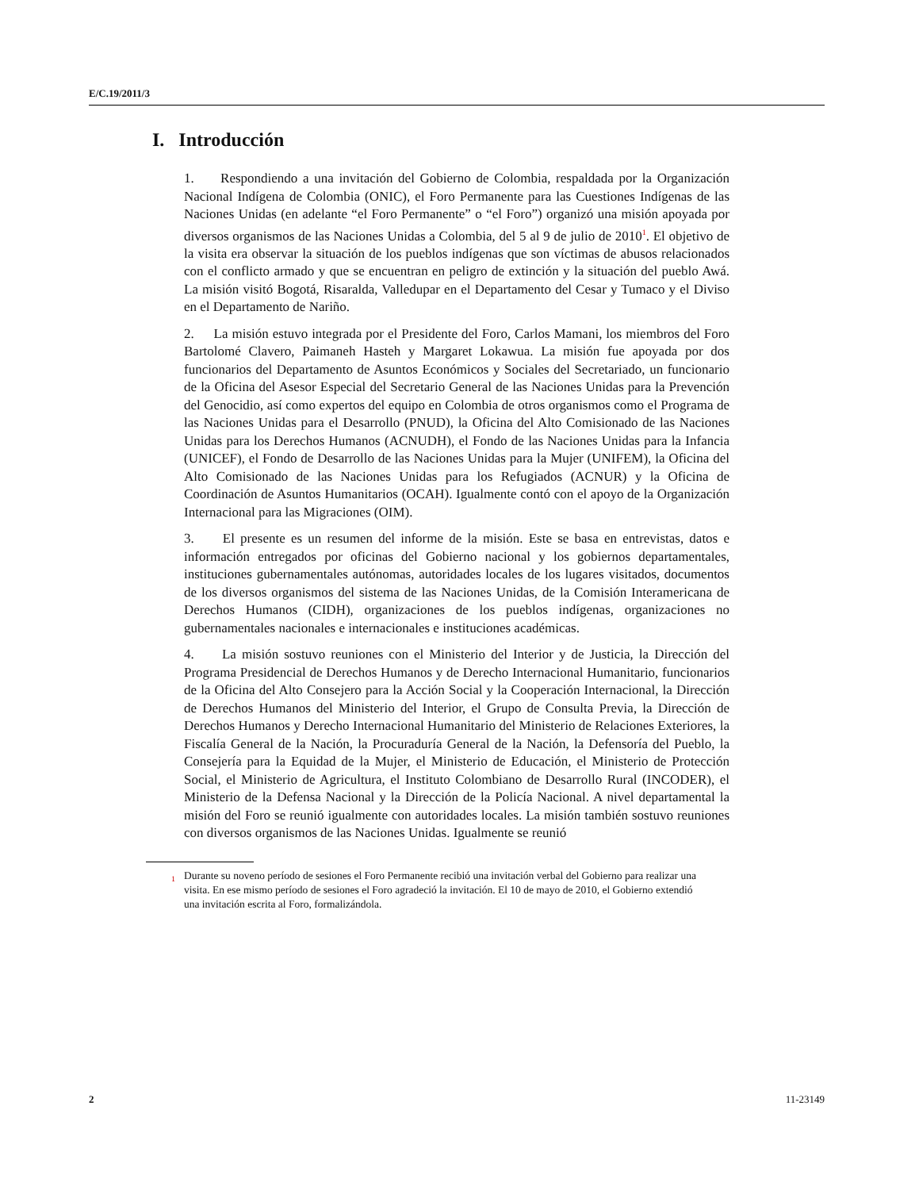E/C.19/2011/3
I. Introducción
1. Respondiendo a una invitación del Gobierno de Colombia, respaldada por la Organización Nacional Indígena de Colombia (ONIC), el Foro Permanente para las Cuestiones Indígenas de las Naciones Unidas (en adelante “el Foro Permanente” o “el Foro”) organizó una misión apoyada por diversos organismos de las Naciones Unidas a Colombia, del 5 al 9 de julio de 2010<sup>1</sup>. El objetivo de la visita era observar la situación de los pueblos indígenas que son víctimas de abusos relacionados con el conflicto armado y que se encuentran en peligro de extinción y la situación del pueblo Awá. La misión visitó Bogotá, Risaralda, Valledupar en el Departamento del Cesar y Tumaco y el Diviso en el Departamento de Nariño.
2. La misión estuvo integrada por el Presidente del Foro, Carlos Mamani, los miembros del Foro Bartolomé Clavero, Paimaneh Hasteh y Margaret Lokawua. La misión fue apoyada por dos funcionarios del Departamento de Asuntos Económicos y Sociales del Secretariado, un funcionario de la Oficina del Asesor Especial del Secretario General de las Naciones Unidas para la Prevención del Genocidio, así como expertos del equipo en Colombia de otros organismos como el Programa de las Naciones Unidas para el Desarrollo (PNUD), la Oficina del Alto Comisionado de las Naciones Unidas para los Derechos Humanos (ACNUDH), el Fondo de las Naciones Unidas para la Infancia (UNICEF), el Fondo de Desarrollo de las Naciones Unidas para la Mujer (UNIFEM), la Oficina del Alto Comisionado de las Naciones Unidas para los Refugiados (ACNUR) y la Oficina de Coordinación de Asuntos Humanitarios (OCAH). Igualmente contó con el apoyo de la Organización Internacional para las Migraciones (OIM).
3. El presente es un resumen del informe de la misión. Este se basa en entrevistas, datos e información entregados por oficinas del Gobierno nacional y los gobiernos departamentales, instituciones gubernamentales autónomas, autoridades locales de los lugares visitados, documentos de los diversos organismos del sistema de las Naciones Unidas, de la Comisión Interamericana de Derechos Humanos (CIDH), organizaciones de los pueblos indígenas, organizaciones no gubernamentales nacionales e internacionales e instituciones académicas.
4. La misión sostuvo reuniones con el Ministerio del Interior y de Justicia, la Dirección del Programa Presidencial de Derechos Humanos y de Derecho Internacional Humanitario, funcionarios de la Oficina del Alto Consejero para la Acción Social y la Cooperación Internacional, la Dirección de Derechos Humanos del Ministerio del Interior, el Grupo de Consulta Previa, la Dirección de Derechos Humanos y Derecho Internacional Humanitario del Ministerio de Relaciones Exteriores, la Fiscalía General de la Nación, la Procuraduría General de la Nación, la Defensoría del Pueblo, la Consejería para la Equidad de la Mujer, el Ministerio de Educación, el Ministerio de Protección Social, el Ministerio de Agricultura, el Instituto Colombiano de Desarrollo Rural (INCODER), el Ministerio de la Defensa Nacional y la Dirección de la Policía Nacional. A nivel departamental la misión del Foro se reunió igualmente con autoridades locales. La misión también sostuvo reuniones con diversos organismos de las Naciones Unidas. Igualmente se reunió
<sup>1</sup> Durante su noveno período de sesiones el Foro Permanente recibió una invitación verbal del Gobierno para realizar una visita. En ese mismo período de sesiones el Foro agradeció la invitación. El 10 de mayo de 2010, el Gobierno extendió una invitación escrita al Foro, formalizándola.
2 11-23149